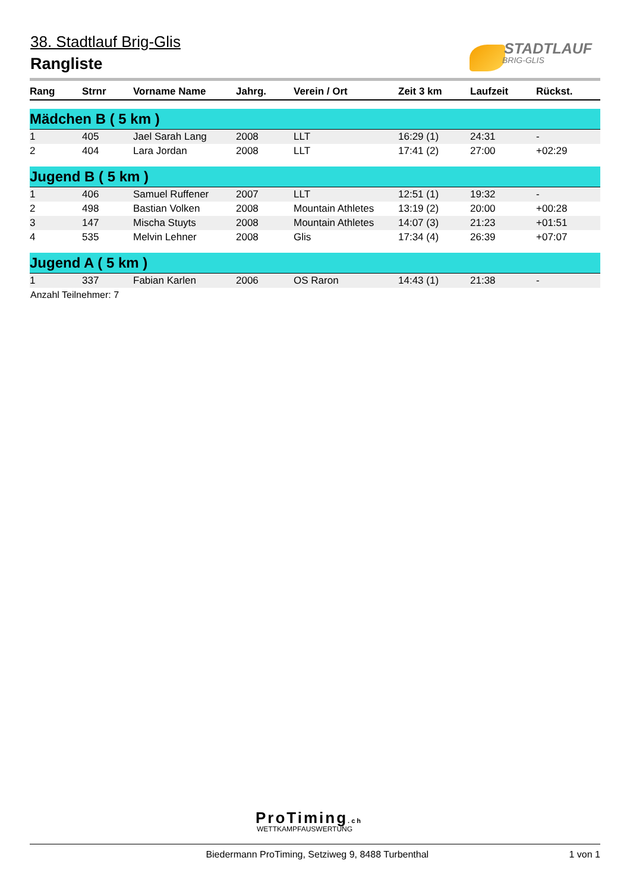38. Stadtlauf Brig-Glis
Rangliste
STADTLAUF
BRIG-GLIS
| Rang | Strnr | Vorname Name | Jahrg. | Verein / Ort | Zeit 3 km | Laufzeit | Rückst. |
| --- | --- | --- | --- | --- | --- | --- | --- |
| Mädchen B ( 5 km ) | | | | | | | |
| 1 | 405 | Jael Sarah Lang | 2008 | LLT | 16:29 (1) | 24:31 | - |
| 2 | 404 | Lara Jordan | 2008 | LLT | 17:41 (2) | 27:00 | +02:29 |
| Jugend B ( 5 km ) | | | | | | | |
| 1 | 406 | Samuel Ruffener | 2007 | LLT | 12:51 (1) | 19:32 | - |
| 2 | 498 | Bastian Volken | 2008 | Mountain Athletes | 13:19 (2) | 20:00 | +00:28 |
| 3 | 147 | Mischa Stuyts | 2008 | Mountain Athletes | 14:07 (3) | 21:23 | +01:51 |
| 4 | 535 | Melvin Lehner | 2008 | Glis | 17:34 (4) | 26:39 | +07:07 |
| Jugend A ( 5 km ) | | | | | | | |
| 1 | 337 | Fabian Karlen | 2006 | OS Raron | 14:43 (1) | 21:38 | - |
Anzahl Teilnehmer: 7
ProTiming.ch
WETTKAMPFAUSWERTUNG
Biedermann ProTiming, Setziweg 9, 8488 Turbenthal 1 von 1